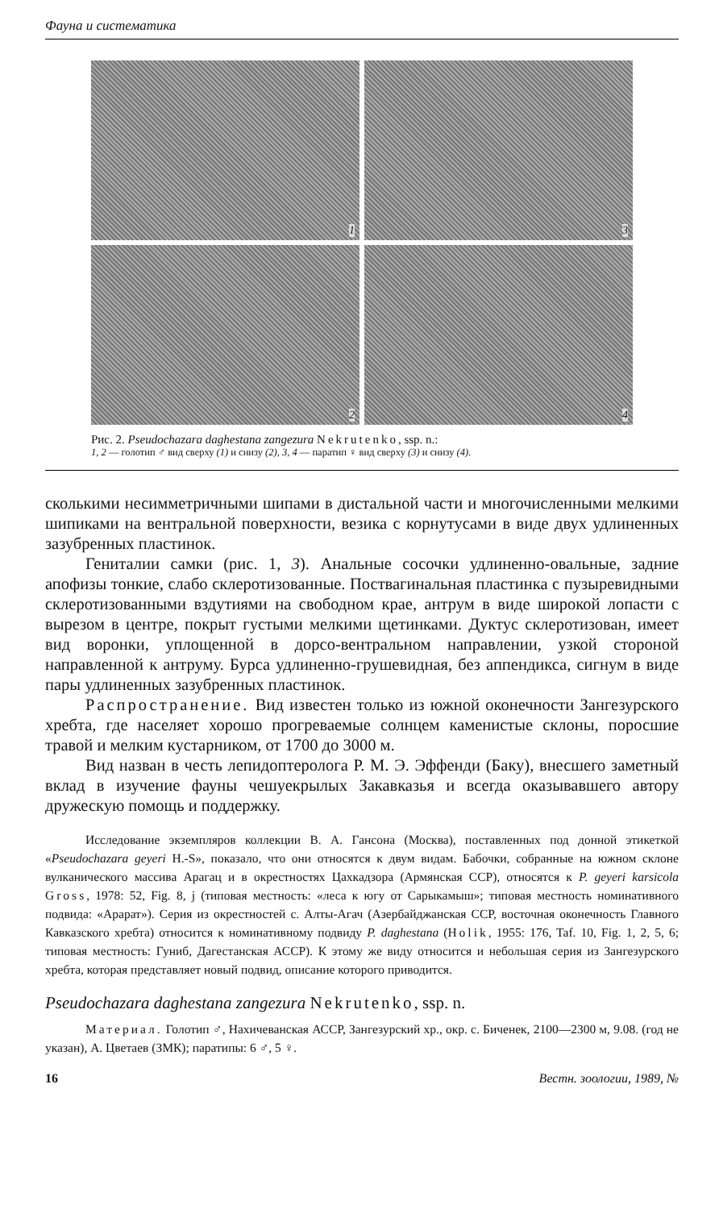Фауна и систематика
1
3
2
4
Рис. 2. Pseudochazara daghestana zangezura Nekrutenko, ssp. n.:
1, 2 — голотип ♂ вид сверху (1) и снизу (2), 3, 4 — паратип ♀ вид сверху (3) и снизу (4).
сколькими несимметричными шипами в дистальной части и многочисленными мелкими шипиками на вентральной поверхности, везика с корнутусами в виде двух удлиненных зазубренных пластинок.
Гениталии самки (рис. 1, 3). Анальные сосочки удлиненно-овальные, задние апофизы тонкие, слабо склеротизованные. Поствагинальная пластинка с пузыревидными склеротизованными вздутиями на свободном крае, антрум в виде широкой лопасти с вырезом в центре, покрыт густыми мелкими щетинками. Дуктус склеротизован, имеет вид воронки, уплощенной в дорсо-вентральном направлении, узкой стороной направленной к антруму. Бурса удлиненно-грушевидная, без аппендикса, сигнум в виде пары удлиненных зазубренных пластинок.
Распространение. Вид известен только из южной оконечности Зангезурского хребта, где населяет хорошо прогреваемые солнцем каменистые склоны, поросшие травой и мелким кустарником, от 1700 до 3000 м.
Вид назван в честь лепидоптеролога Р. М. Э. Эффенди (Баку), внесшего заметный вклад в изучение фауны чешуекрылых Закавказья и всегда оказывавшего автору дружескую помощь и поддержку.
Исследование экземпляров коллекции В. А. Гансона (Москва), поставленных под донной этикеткой «Pseudochazara geyeri H.-S», показало, что они относятся к двум видам. Бабочки, собранные на южном склоне вулканического массива Арагац и в окрестностях Цахкадзора (Армянская ССР), относятся к P. geyeri karsicola Gross, 1978: 52, Fig. 8, j (типовая местность: «леса к югу от Сарыкамыш»; типовая местность номинативного подвида: «Арарат»). Серия из окрестностей с. Алты-Агач (Азербайджанская ССР, восточная оконечность Главного Кавказского хребта) относится к номинативному подвиду P. daghestana (Holik, 1955: 176, Taf. 10, Fig. 1, 2, 5, 6; типовая местность: Гуниб, Дагестанская АССР). К этому же виду относится и небольшая серия из Зангезурского хребта, которая представляет новый подвид, описание которого приводится.
Pseudochazara daghestana zangezura Nekrutenko, ssp. n.
Материал. Голотип ♂, Нахичеванская АССР, Зангезурский хр., окр. с. Биченек, 2100—2300 м, 9.08. (год не указан), А. Цветаев (ЗМК); паратипы: 6 ♂, 5 ♀.
16 Вестн. зоологии, 1989, №